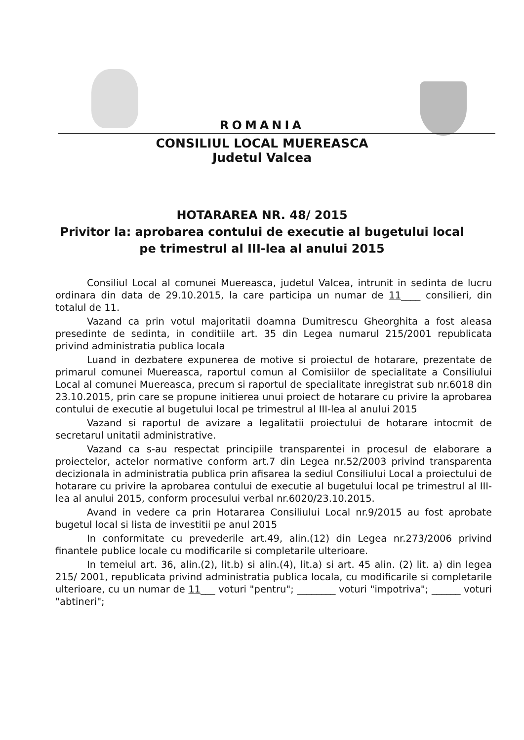ROMANIA
CONSILIUL LOCAL MUEREASCA
Judetul Valcea
HOTARAREA NR. 48/ 2015
Privitor la: aprobarea contului de executie al bugetului local
pe trimestrul al III-lea al anului 2015
Consiliul Local al comunei Muereasca, judetul Valcea, intrunit in sedinta de lucru ordinara din data de 29.10.2015, la care participa un numar de 11____ consilieri, din totalul de 11.
Vazand ca prin votul majoritatii doamna Dumitrescu Gheorghita a fost aleasa presedinte de sedinta, in conditiile art. 35 din Legea numarul 215/2001 republicata privind administratia publica locala
Luand in dezbatere expunerea de motive si proiectul de hotarare, prezentate de primarul comunei Muereasca, raportul comun al Comisiilor de specialitate a Consiliului Local al comunei Muereasca, precum si raportul de specialitate inregistrat sub nr.6018 din 23.10.2015, prin care se propune initierea unui proiect de hotarare cu privire la aprobarea contului de executie al bugetului local pe trimestrul al III-lea al anului 2015
Vazand si raportul de avizare a legalitatii proiectului de hotarare intocmit de secretarul unitatii administrative.
Vazand ca s-au respectat principiile transparentei in procesul de elaborare a proiectelor, actelor normative conform art.7 din Legea nr.52/2003 privind transparenta decizionala in administratia publica prin afisarea la sediul Consiliului Local a proiectului de hotarare cu privire la aprobarea contului de executie al bugetului local pe trimestrul al III-lea al anului 2015, conform procesului verbal nr.6020/23.10.2015.
Avand in vedere ca prin Hotararea Consiliului Local nr.9/2015 au fost aprobate bugetul local si lista de investitii pe anul 2015
In conformitate cu prevederile art.49, alin.(12) din Legea nr.273/2006 privind finantele publice locale cu modificarile si completarile ulterioare.
In temeiul art. 36, alin.(2), lit.b) si alin.(4), lit.a) si art. 45 alin. (2) lit. a) din legea 215/ 2001, republicata privind administratia publica locala, cu modificarile si completarile ulterioare, cu un numar de 11___ voturi "pentru"; ________ voturi "impotriva"; ______ voturi "abtineri";